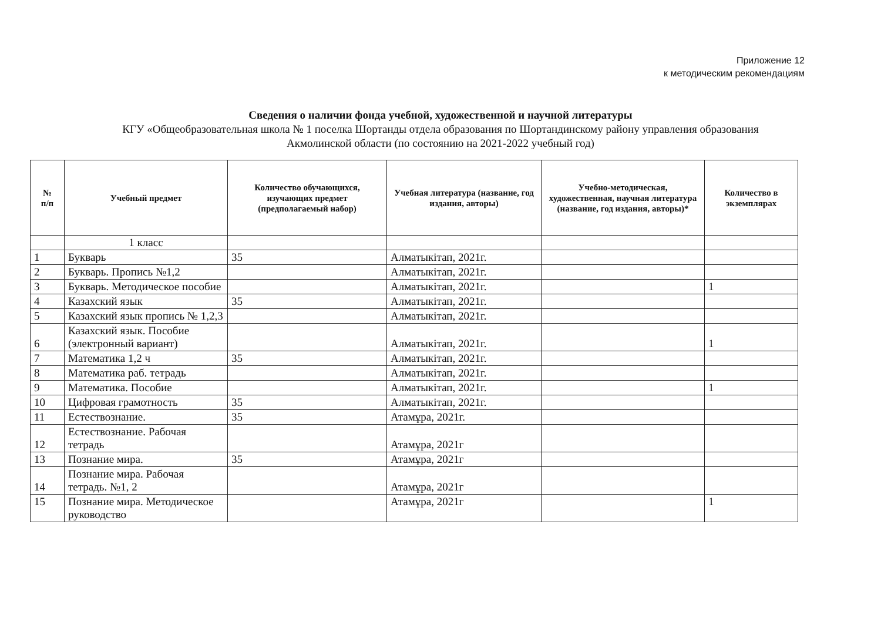Приложение 12
к методическим рекомендациям
Сведения о наличии фонда учебной, художественной и научной литературы
КГУ «Общеобразовательная школа № 1 поселка Шортанды отдела образования по Шортандинскому району управления образования
Акмолинской области (по состоянию на 2021-2022 учебный год)
| № п/п | Учебный предмет | Количество обучающихся, изучающих предмет (предполагаемый набор) | Учебная литература (название, год издания, авторы) | Учебно-методическая, художественная, научная литература (название, год издания, авторы)* | Количество в экземплярах |
| --- | --- | --- | --- | --- | --- |
| | 1 класс | | | | |
| 1 | Букварь | 35 | Алматыкітап, 2021г. | | |
| 2 | Букварь. Пропись №1,2 | | Алматыкітап, 2021г. | | |
| 3 | Букварь. Методическое пособие | | Алматыкітап, 2021г. | | 1 |
| 4 | Казахский язык | 35 | Алматыкітап, 2021г. | | |
| 5 | Казахский язык пропись № 1,2,3 | | Алматыкітап, 2021г. | | |
| 6 | Казахский язык. Пособие (электронный вариант) | | Алматыкітап, 2021г. | | 1 |
| 7 | Математика 1,2 ч | 35 | Алматыкітап, 2021г. | | |
| 8 | Математика раб. тетрадь | | Алматыкітап, 2021г. | | |
| 9 | Математика. Пособие | | Алматыкітап, 2021г. | | 1 |
| 10 | Цифровая грамотность | 35 | Алматыкітап, 2021г. | | |
| 11 | Естествознание. | 35 | Атамұра, 2021г. | | |
| 12 | Естествознание. Рабочая тетрадь | | Атамұра, 2021г | | |
| 13 | Познание мира. | 35 | Атамұра, 2021г | | |
| 14 | Познание мира. Рабочая тетрадь. №1, 2 | | Атамұра, 2021г | | |
| 15 | Познание мира. Методическое руководство | | Атамұра, 2021г | | 1 |